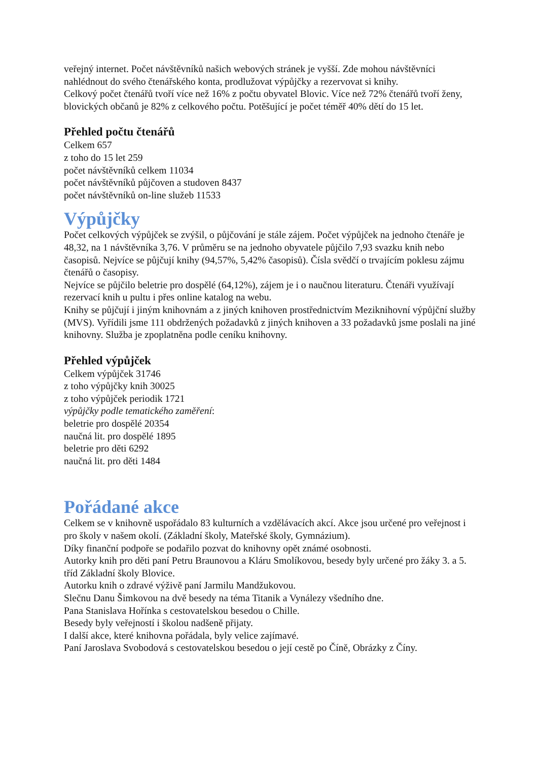veřejný internet. Počet návštěvníků našich webových stránek je vyšší. Zde mohou návštěvníci nahlédnout do svého čtenářského konta, prodlužovat výpůjčky a rezervovat si knihy.
Celkový počet čtenářů tvoří více než 16% z počtu obyvatel Blovic. Více než 72% čtenářů tvoří ženy, blovických občanů je 82% z celkového počtu. Potěšující je počet téměř 40% dětí do 15 let.
Přehled počtu čtenářů
Celkem 657
z toho do 15 let 259
počet návštěvníků celkem 11034
počet návštěvníků půjčoven a studoven 8437
počet návštěvníků on-line služeb 11533
Výpůjčky
Počet celkových výpůjček se zvýšil, o půjčování je stále zájem. Počet výpůjček na jednoho čtenáře je 48,32, na 1 návštěvníka 3,76. V průměru se na jednoho obyvatele půjčilo 7,93 svazku knih nebo časopisů. Nejvíce se půjčují knihy (94,57%, 5,42% časopisů). Čísla svědčí o trvajícím poklesu zájmu čtenářů o časopisy.
Nejvíce se půjčilo beletrie pro dospělé (64,12%), zájem je i o naučnou literaturu. Čtenáři využívají rezervací knih u pultu i přes online katalog na webu.
Knihy se půjčují i jiným knihovnám a z jiných knihoven prostřednictvím Meziknihovní výpůjční služby (MVS). Vyřídili jsme 111 obdržených požadavků z jiných knihoven a 33 požadavků jsme poslali na jiné knihovny. Služba je zpoplatněna podle ceníku knihovny.
Přehled výpůjček
Celkem výpůjček 31746
z toho výpůjčky knih 30025
z toho výpůjček periodik 1721
výpůjčky podle tematického zaměření:
beletrie pro dospělé 20354
naučná lit. pro dospělé 1895
beletrie pro děti 6292
naučná lit. pro děti 1484
Pořádané akce
Celkem se v knihovně uspořádalo 83 kulturních a vzdělávacích akcí. Akce jsou určené pro veřejnost i pro školy v našem okolí. (Základní školy, Mateřské školy, Gymnázium).
Díky finanční podpoře se podařilo pozvat do knihovny opět známé osobnosti.
Autorky knih pro děti paní Petru Braunovou a Kláru Smolíkovou, besedy byly určené pro žáky 3. a 5. tříd Základní školy Blovice.
Autorku knih o zdravé výživě paní Jarmilu Mandžukovou.
Slečnu Danu Šimkovou na dvě besedy na téma Titanik a Vynálezy všedního dne.
Pana Stanislava Hořínka s cestovatelskou besedou o Chille.
Besedy byly veřejností i školou nadšeně přijaty.
I další akce, které knihovna pořádala, byly velice zajímavé.
Paní Jaroslava Svobodová s cestovatelskou besedou o její cestě po Číně, Obrázky z Číny.